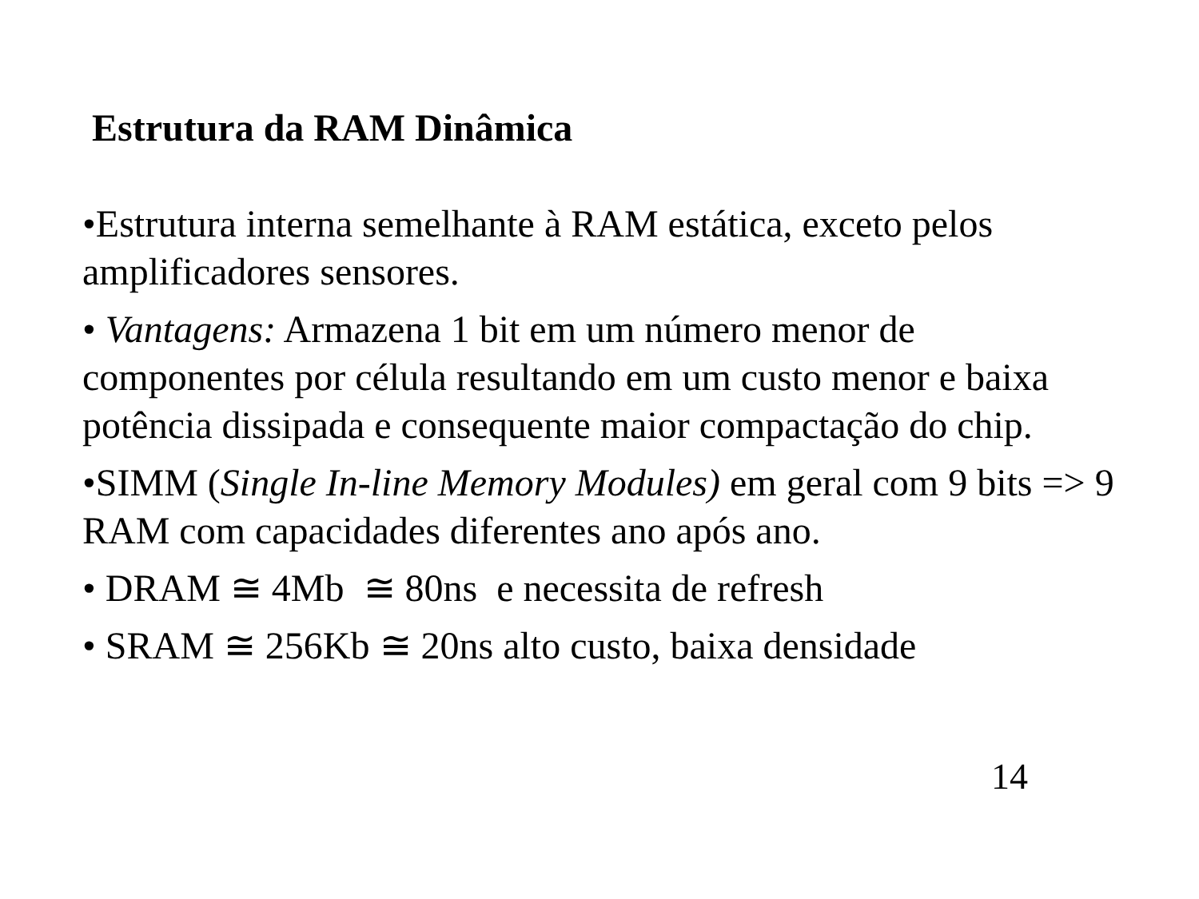Estrutura da RAM Dinâmica
•Estrutura interna semelhante à RAM estática, exceto pelos amplificadores sensores.
• Vantagens: Armazena 1 bit em um número menor de componentes por célula resultando em um custo menor e baixa potência dissipada e consequente maior compactação do chip.
•SIMM (Single In-line Memory Modules) em geral com 9 bits => 9 RAM com capacidades diferentes ano após ano.
• DRAM ≅ 4Mb ≅ 80ns e necessita de refresh
• SRAM ≅ 256Kb ≅ 20ns alto custo, baixa densidade
14